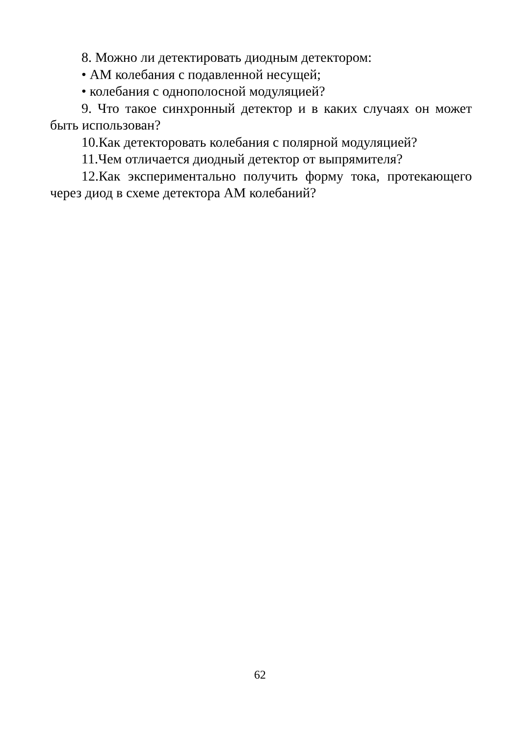8. Можно ли детектировать диодным детектором:
• АМ колебания с подавленной несущей;
• колебания с однополосной модуляцией?
9. Что такое синхронный детектор и в каких случаях он может быть использован?
10.Как детекторовать колебания с полярной модуляцией?
11.Чем отличается диодный детектор от выпрямителя?
12.Как экспериментально получить форму тока, протекающего через диод в схеме детектора АМ колебаний?
62